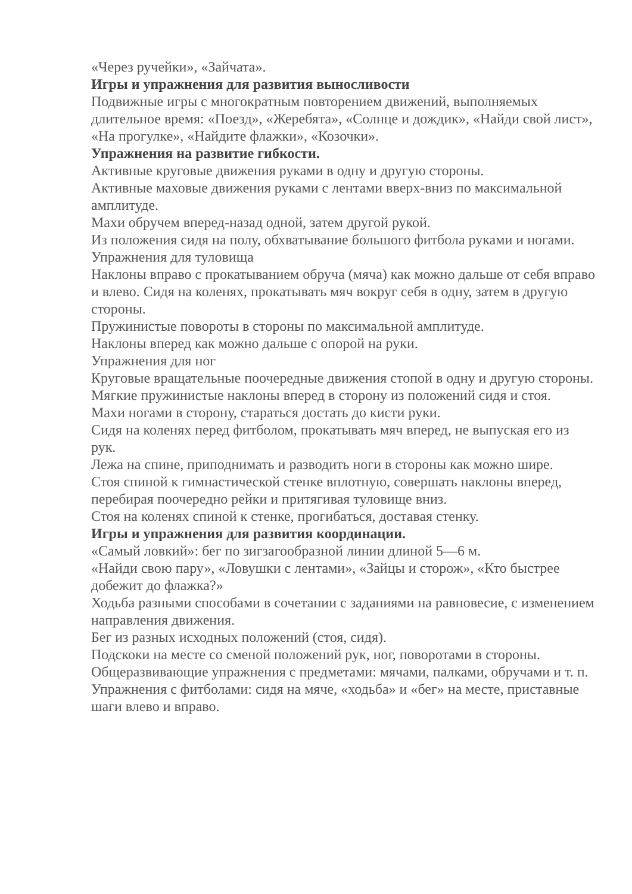«Через ручейки», «Зайчата».
Игры и упражнения для развития выносливости
Подвижные игры с многократным повторением движений, выполняемых длительное время: «Поезд», «Жеребята», «Солнце и дождик», «Найди свой лист», «На прогулке», «Найдите флажки», «Козочки».
Упражнения на развитие гибкости.
Активные круговые движения руками в одну и другую стороны.
Активные маховые движения руками с лентами вверх-вниз по максимальной амплитуде.
Махи обручем вперед-назад одной, затем другой рукой.
Из положения сидя на полу, обхватывание большого фитбола руками и ногами.
Упражнения для туловища
Наклоны вправо с прокатыванием обруча (мяча) как можно дальше от себя вправо и влево. Сидя на коленях, прокатывать мяч вокруг себя в одну, затем в другую стороны.
Пружинистые повороты в стороны по максимальной амплитуде.
Наклоны вперед как можно дальше с опорой на руки.
Упражнения для ног
Круговые вращательные поочередные движения стопой в одну и другую стороны.
Мягкие пружинистые наклоны вперед в сторону из положений сидя и стоя.
Махи ногами в сторону, стараться достать до кисти руки.
Сидя на коленях перед фитболом, прокатывать мяч вперед, не выпуская его из рук.
Лежа на спине, приподнимать и разводить ноги в стороны как можно шире.
Стоя спиной к гимнастической стенке вплотную, совершать наклоны вперед, перебирая поочередно рейки и притягивая туловище вниз.
Стоя на коленях спиной к стенке, прогибаться, доставая стенку.
Игры и упражнения для развития координации.
«Самый ловкий»: бег по зигзагообразной линии длиной 5—6 м.
«Найди свою пару», «Ловушки с лентами», «Зайцы и сторож», «Кто быстрее добежит до флажка?»
Ходьба разными способами в сочетании с заданиями на равновесие, с изменением направления движения.
Бег из разных исходных положений (стоя, сидя).
Подскоки на месте со сменой положений рук, ног, поворотами в стороны.
Общеразвивающие упражнения с предметами: мячами, палками, обручами и т. п.
Упражнения с фитболами: сидя на мяче, «ходьба» и «бег» на месте, приставные шаги влево и вправо.